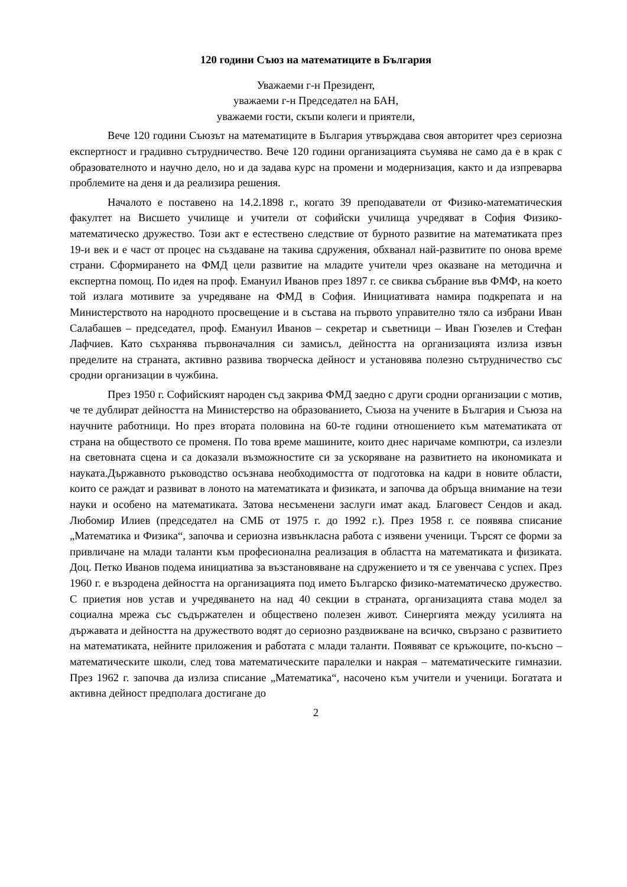120 години Съюз на математиците в България
Уважаеми г-н Президент,
уважаеми г-н Председател на БАН,
уважаеми гости, скъпи колеги и приятели,
Вече 120 години Съюзът на математиците в България утвърждава своя авторитет чрез сериозна експертност и градивно сътрудничество. Вече 120 години организацията съумява не само да е в крак с образователното и научно дело, но и да задава курс на промени и модернизация, както и да изпреварва проблемите на деня и да реализира решения.
Началото е поставено на 14.2.1898 г., когато 39 преподаватели от Физико-математическия факултет на Висшето училище и учители от софийски училища учредяват в София Физико-математическо дружество. Този акт е естествено следствие от бурното развитие на математиката през 19-и век и е част от процес на създаване на такива сдружения, обхванал най-развитите по онова време страни. Сформирането на ФМД цели развитие на младите учители чрез оказване на методична и експертна помощ. По идея на проф. Емануил Иванов през 1897 г. се свиква събрание във ФМФ, на което той излага мотивите за учредяване на ФМД в София. Инициативата намира подкрепата и на Министерството на народното просвещение и в състава на първото управително тяло са избрани Иван Салабашев – председател, проф. Емануил Иванов – секретар и съветници – Иван Гюзелев и Стефан Лафчиев. Като съхранява първоначалния си замисъл, дейността на организацията излиза извън пределите на страната, активно развива творческа дейност и установява полезно сътрудничество със сродни организации в чужбина.
През 1950 г. Софийският народен съд закрива ФМД заедно с други сродни организации с мотив, че те дублират дейността на Министерство на образованието, Съюза на учените в България и Съюза на научните работници. Но през втората половина на 60-те години отношението към математиката от страна на обществото се променя. По това време машините, които днес наричаме компютри, са излезли на световната сцена и са доказали възможностите си за ускоряване на развитието на икономиката и науката.Държавното ръководство осъзнава необходимостта от подготовка на кадри в новите области, които се раждат и развиват в лоното на математиката и физиката, и започва да обръща внимание на тези науки и особено на математиката. Затова несъменени заслуги имат акад. Благовест Сендов и акад. Любомир Илиев (председател на СМБ от 1975 г. до 1992 г.). През 1958 г. се появява списание „Математика и Физика“, започва и сериозна извънкласна работа с изявени ученици. Търсят се форми за привличане на млади таланти към професионална реализация в областта на математиката и физиката. Доц. Петко Иванов подема инициатива за възстановяване на сдружението и тя се увенчава с успех. През 1960 г. е възродена дейността на организацията под името Българско физико-математическо дружество. С приетия нов устав и учредяването на над 40 секции в страната, организацията става модел за социална мрежа със съдържателен и обществено полезен живот. Синергията между усилията на държавата и дейността на дружеството водят до сериозно раздвижване на всичко, свързано с развитието на математиката, нейните приложения и работата с млади таланти. Появяват се кръжоците, по-късно – математическите школи, след това математическите паралелки и накрая – математическите гимназии. През 1962 г. започва да излиза списание „Математика“, насочено към учители и ученици. Богатата и активна дейност предполага достигане до
2